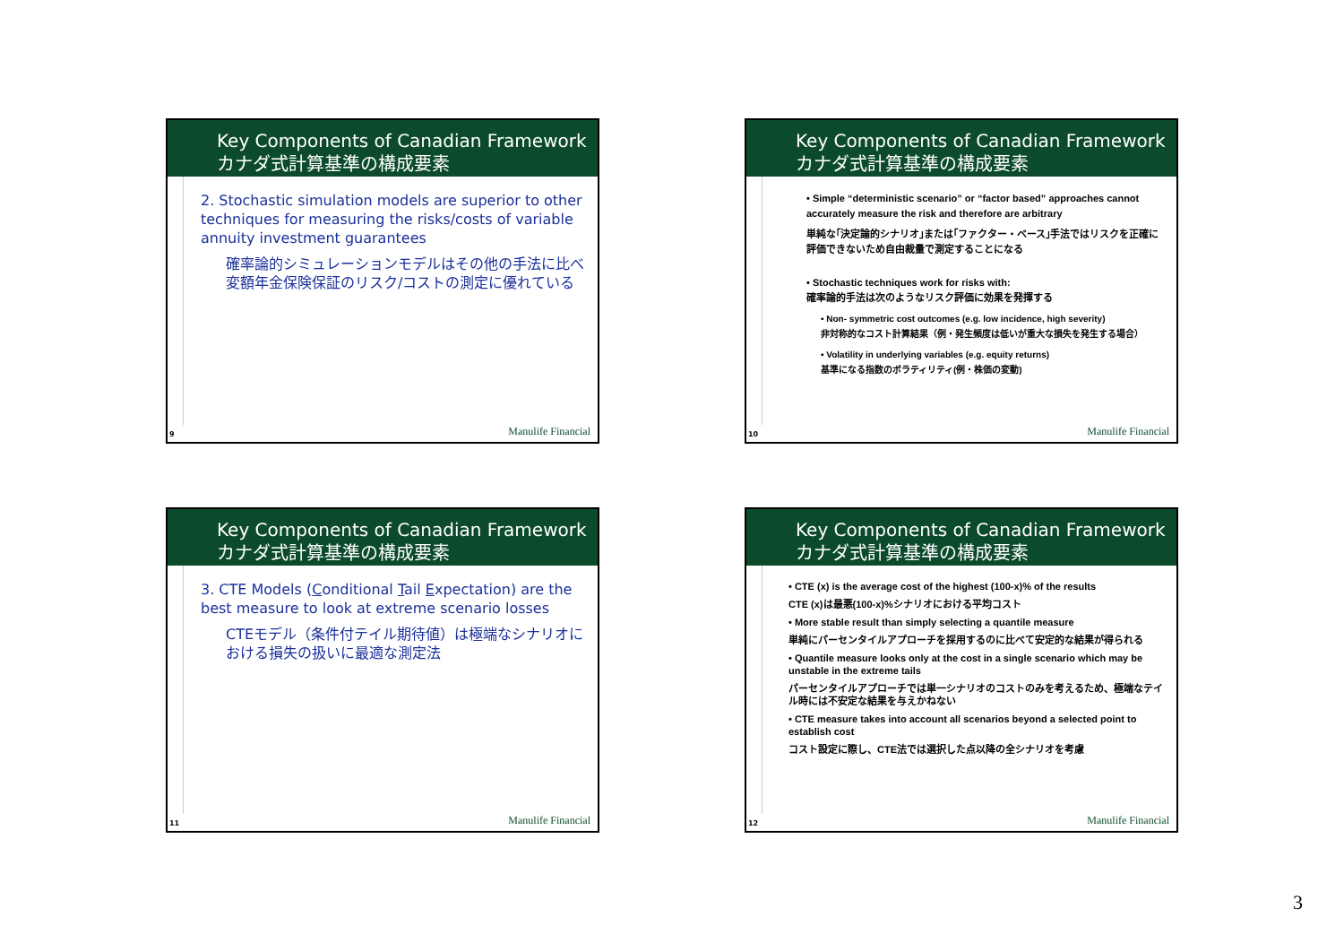Key Components of Canadian Framework
カナダ式計算基準の構成要素
2. Stochastic simulation models are superior to other techniques for measuring the risks/costs of variable annuity investment guarantees
確率論的シミュレーションモデルはその他の手法に比べ変額年金保険保証のリスク/コストの測定に優れている
9 Manulife Financial
Key Components of Canadian Framework
カナダ式計算基準の構成要素
• Simple “deterministic scenario” or “factor based” approaches cannot accurately measure the risk and therefore are arbitrary
単純な｢決定論的シナリオ｣または｢ファクター・ベース｣手法ではリスクを正確に評価できないため自由裁量で測定することになる
• Stochastic techniques work for risks with:
確率論的手法は次のようなリスク評価に効果を発揮する
• Non- symmetric cost outcomes (e.g. low incidence, high severity)
非対称的なコスト計算結果（例・発生頻度は低いが重大な損失を発生する場合）
• Volatility in underlying variables (e.g. equity returns)
基準になる指数のボラティリティ(例・株価の変動)
10 Manulife Financial
Key Components of Canadian Framework
カナダ式計算基準の構成要素
3. CTE Models (Conditional Tail Expectation) are the best measure to look at extreme scenario losses
CTEモデル（条件付テイル期待値）は極端なシナリオにおける損失の扱いに最適な測定法
11 Manulife Financial
Key Components of Canadian Framework
カナダ式計算基準の構成要素
• CTE (x) is the average cost of the highest (100-x)% of the results
CTE (x)は最悪(100-x)%シナリオにおける平均コスト
• More stable result than simply selecting a quantile measure
単純にパーセンタイルアプローチを採用するのに比べて安定的な結果が得られる
• Quantile measure looks only at the cost in a single scenario which may be unstable in the extreme tails
パーセンタイルアプローチでは単一シナリオのコストのみを考えるため、極端なテイル時には不安定な結果を与えかねない
• CTE measure takes into account all scenarios beyond a selected point to establish cost
コスト設定に際し、CTE法では選択した点以降の全シナリオを考慮
12 Manulife Financial
3